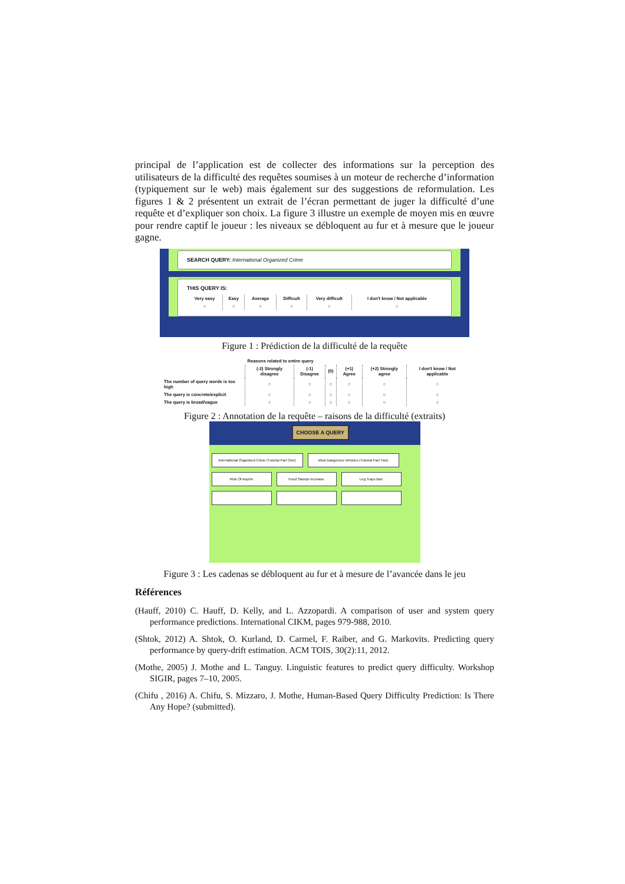principal de l’application est de collecter des informations sur la perception des utilisateurs de la difficulté des requêtes soumises à un moteur de recherche d’information (typiquement sur le web) mais également sur des suggestions de reformulation. Les figures 1 & 2 présentent un extrait de l’écran permettant de juger la difficulté d’une requête et d’expliquer son choix. La figure 3 illustre un exemple de moyen mis en œuvre pour rendre captif le joueur : les niveaux se débloquent au fur et à mesure que le joueur gagne.
SEARCH QUERY: International Organized Crime
THIS QUERY IS:
| Very easy | Easy | Average | Difficult | Very difficult | I don't know / Not applicable |
| --- | --- | --- | --- | --- | --- |
| ○ | ○ | ○ | ○ | ○ | ○ |
Figure 1 : Prédiction de la difficulté de la requête
| | Reasons related to entire query | | | | | |
| --- | --- | --- | --- | --- | --- | --- |
| | (-2) Strongly disagree | (-1) Disagree | (0) | (+1) Agree | (+2) Strongly agree | I don't know / Not applicable |
| The number of query words is too high | ○ | ○ | ○ | ○ | ○ | ○ |
| The query is concrete/explicit | ○ | ○ | ○ | ○ | ○ | ○ |
| The query is broad/vague | ○ | ○ | ○ | ○ | ○ | ○ |
Figure 2 : Annotation de la requête – raisons de la difficulté (extraits)
CHOOSE A QUERY
International Organized Crime (Tutorial Part One) Most Dangerous Vehicles (Tutorial Part Two)
Risk Of Aspirin Food Stamps Increase Leg Traps Ban
Figure 3 : Les cadenas se débloquent au fur et à mesure de l’avancée dans le jeu
Références
(Hauff, 2010) C. Hauff, D. Kelly, and L. Azzopardi. A comparison of user and system query performance predictions. International CIKM, pages 979-988, 2010.
(Shtok, 2012) A. Shtok, O. Kurland, D. Carmel, F. Raiber, and G. Markovits. Predicting query performance by query-drift estimation. ACM TOIS, 30(2):11, 2012.
(Mothe, 2005) J. Mothe and L. Tanguy. Linguistic features to predict query difficulty. Workshop SIGIR, pages 7–10, 2005.
(Chifu , 2016) A. Chifu, S. Mizzaro, J. Mothe, Human-Based Query Difficulty Prediction: Is There Any Hope? (submitted).